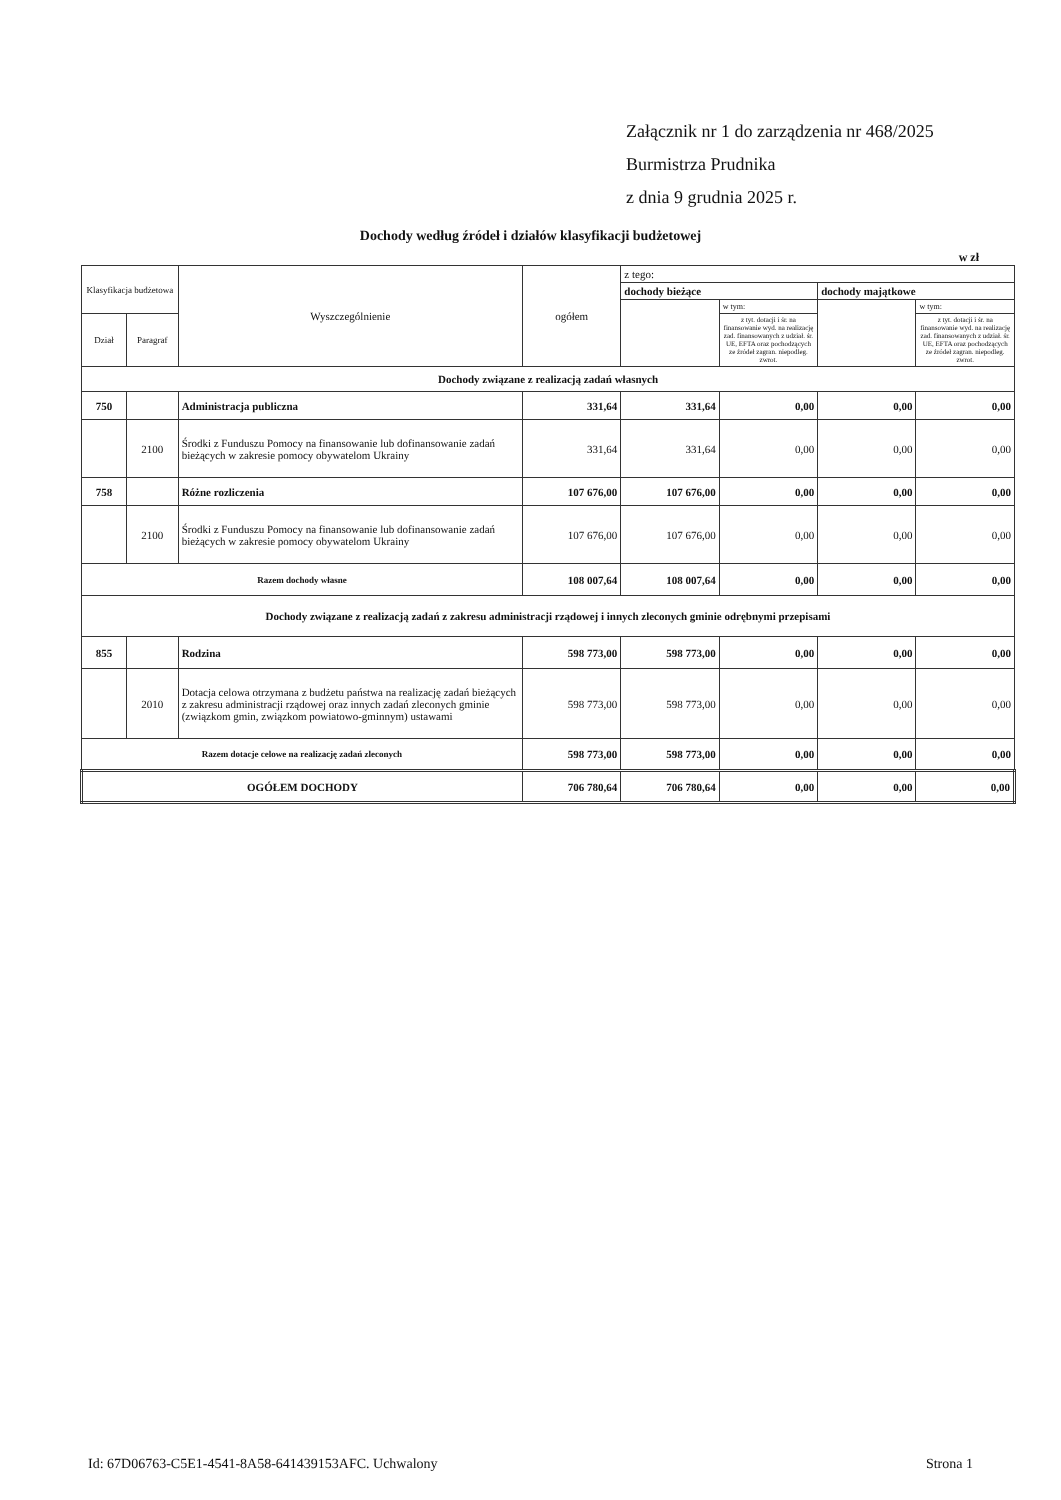Załącznik nr 1 do zarządzenia nr 468/2025
Burmistrza Prudnika
z dnia 9 grudnia 2025 r.
Dochody według źródeł i działów klasyfikacji budżetowej
w zł
| Klasyfikacja budżetowa | | Wyszczególnienie | ogółem | z tego: | | | |
| --- | --- | --- | --- | --- | --- | --- | --- |
| | | | | dochody bieżące | | dochody majątkowe | |
| | | | | | w tym: | | w tym: |
| Dział | Paragraf | | | | z tyt. dotacji i śr. na finansowanie wyd. na realizację zad. finansowanych z udział. śr. UE, EFTA oraz pochodzących ze źródeł zagran. niepodleg. zwrot. | | z tyt. dotacji i śr. na finansowanie wyd. na realizację zad. finansowanych z udział. śr. UE, EFTA oraz pochodzących ze źródeł zagran. niepodleg. zwrot. |
| Dochody związane z realizacją zadań własnych | | | | | | | |
| 750 | | Administracja publiczna | 331,64 | 331,64 | 0,00 | 0,00 | 0,00 |
| | 2100 | Środki z Funduszu Pomocy na finansowanie lub dofinansowanie zadań bieżących w zakresie pomocy obywatelom Ukrainy | 331,64 | 331,64 | 0,00 | 0,00 | 0,00 |
| 758 | | Różne rozliczenia | 107 676,00 | 107 676,00 | 0,00 | 0,00 | 0,00 |
| | 2100 | Środki z Funduszu Pomocy na finansowanie lub dofinansowanie zadań bieżących w zakresie pomocy obywatelom Ukrainy | 107 676,00 | 107 676,00 | 0,00 | 0,00 | 0,00 |
| Razem dochody własne | | | 108 007,64 | 108 007,64 | 0,00 | 0,00 | 0,00 |
| Dochody związane z realizacją zadań z zakresu administracji rządowej i innych zleconych gminie odrębnymi przepisami | | | | | | | |
| 855 | | Rodzina | 598 773,00 | 598 773,00 | 0,00 | 0,00 | 0,00 |
| | 2010 | Dotacja celowa otrzymana z budżetu państwa na realizację zadań bieżących z zakresu administracji rządowej oraz innych zadań zleconych gminie (związkom gmin, związkom powiatowo-gminnym) ustawami | 598 773,00 | 598 773,00 | 0,00 | 0,00 | 0,00 |
| Razem dotacje celowe na realizację zadań zleconych | | | 598 773,00 | 598 773,00 | 0,00 | 0,00 | 0,00 |
| OGÓŁEM DOCHODY | | | 706 780,64 | 706 780,64 | 0,00 | 0,00 | 0,00 |
Id: 67D06763-C5E1-4541-8A58-641439153AFC. Uchwalony Strona 1